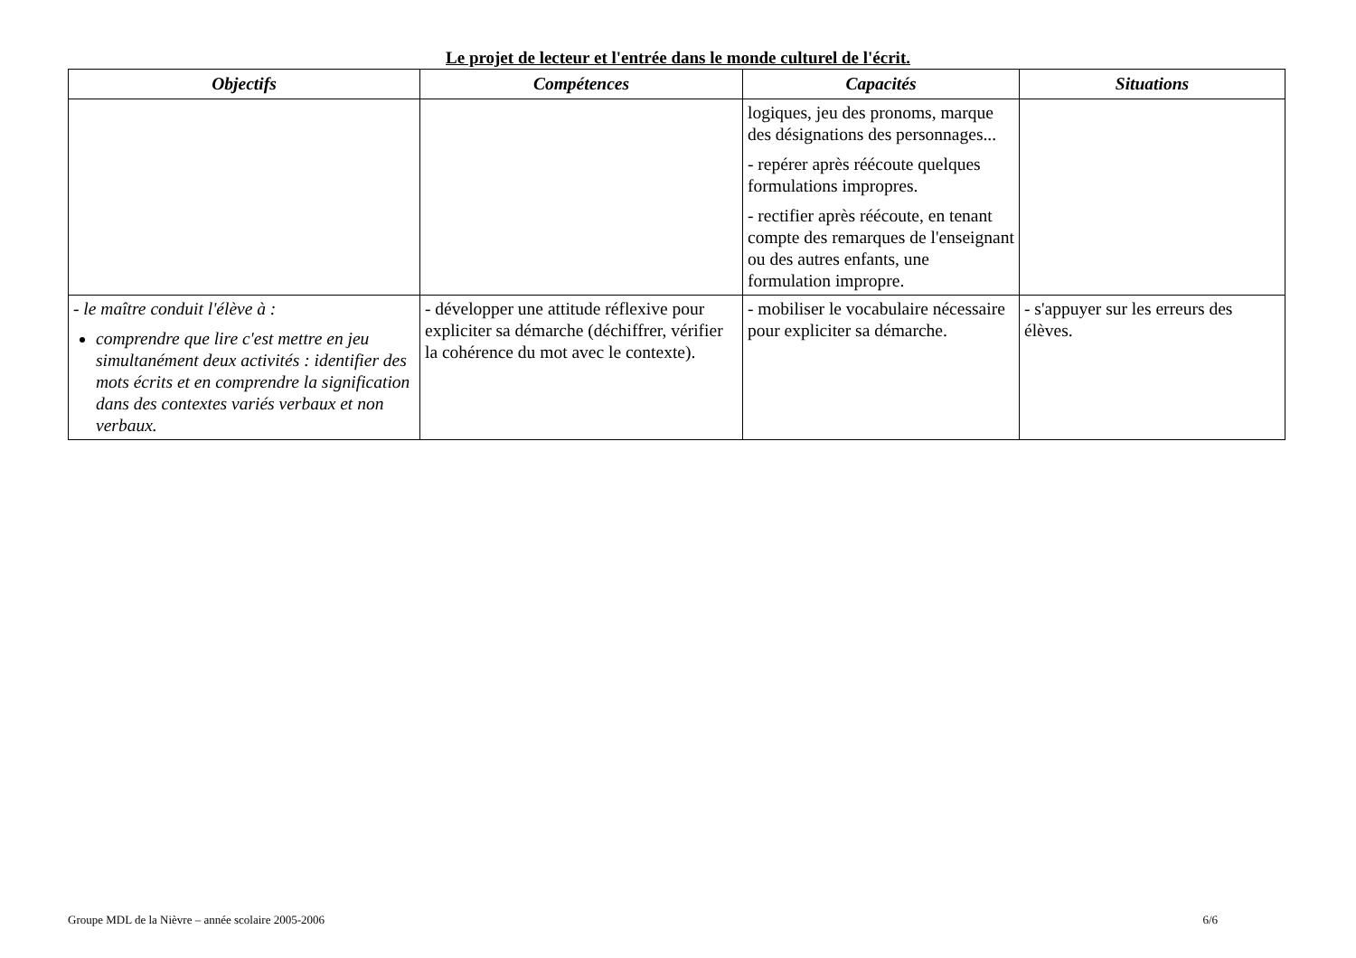Le projet de lecteur et l'entrée dans le monde culturel de l'écrit.
| Objectifs | Compétences | Capacités | Situations |
| --- | --- | --- | --- |
| | | logiques, jeu des pronoms, marque des désignations des personnages... - repérer après réécoute quelques formulations impropres. - rectifier après réécoute, en tenant compte des remarques de l'enseignant ou des autres enfants, une formulation impropre. | |
| - le maître conduit l'élève à : comprendre que lire c'est mettre en jeu simultanément deux activités : identifier des mots écrits et en comprendre la signification dans des contextes variés verbaux et non verbaux. | - développer une attitude réflexive pour expliciter sa démarche (déchiffrer, vérifier la cohérence du mot avec le contexte). | - mobiliser le vocabulaire nécessaire pour expliciter sa démarche. | - s'appuyer sur les erreurs des élèves. |
Groupe MDL de la Nièvre – année scolaire 2005-2006 6/6